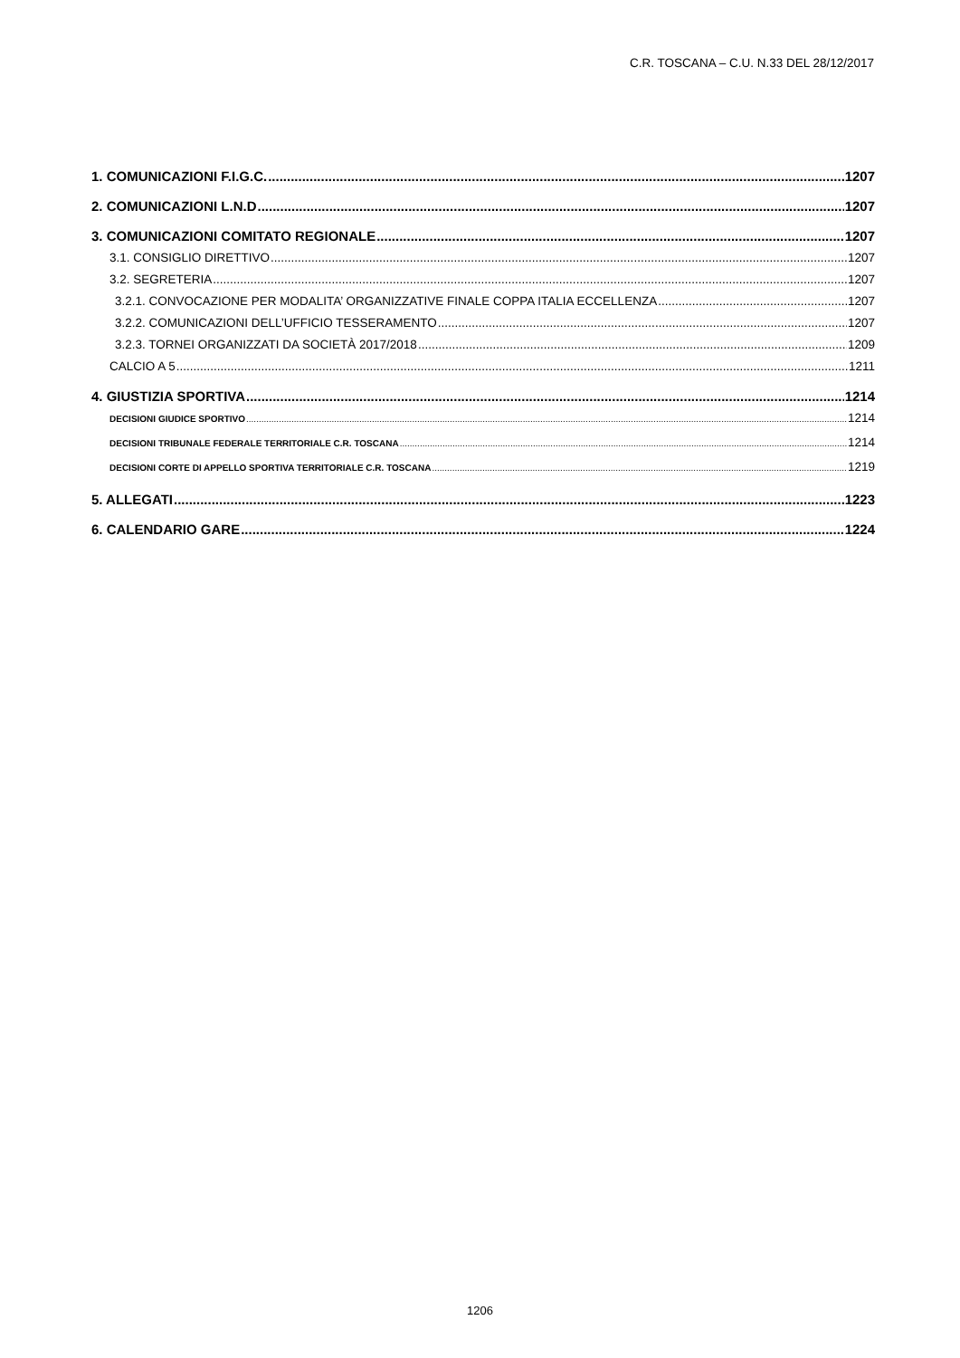C.R. TOSCANA – C.U. N.33 DEL 28/12/2017
1. COMUNICAZIONI F.I.G.C. 1207
2. COMUNICAZIONI L.N.D 1207
3. COMUNICAZIONI COMITATO REGIONALE 1207
3.1. CONSIGLIO DIRETTIVO 1207
3.2. SEGRETERIA 1207
3.2.1. CONVOCAZIONE PER MODALITA’ ORGANIZZATIVE FINALE COPPA ITALIA ECCELLENZA 1207
3.2.2. COMUNICAZIONI DELL’UFFICIO TESSERAMENTO 1207
3.2.3. TORNEI ORGANIZZATI DA SOCIETÀ 2017/2018 1209
CALCIO A 5 1211
4. GIUSTIZIA SPORTIVA 1214
DECISIONI GIUDICE SPORTIVO 1214
DECISIONI TRIBUNALE FEDERALE TERRITORIALE C.R. TOSCANA 1214
DECISIONI CORTE DI APPELLO SPORTIVA TERRITORIALE C.R. TOSCANA 1219
5. ALLEGATI 1223
6. CALENDARIO GARE 1224
1206